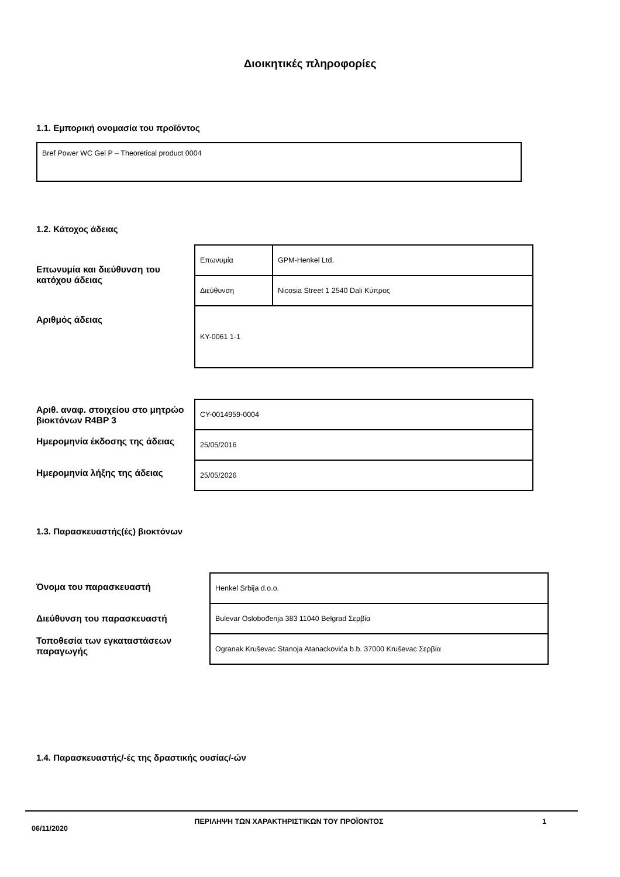Διοικητικές πληροφορίες
1.1. Εμπορική ονομασία του προϊόντος
Bref Power WC Gel P – Theoretical product 0004
1.2. Κάτοχος άδειας
Επωνυμία και διεύθυνση του κατόχου άδειας
Αριθμός άδειας
| Επωνυμία | GPM-Henkel Ltd. |
| Διεύθυνση | Nicosia Street 1 2540 Dali Κύπρος |
| KY-0061 1-1 | |
Αριθ. αναφ. στοιχείου στο μητρώο βιοκτόνων R4BP 3
Ημερομηνία έκδοσης της άδειας
Ημερομηνία λήξης της άδειας
| CY-0014959-0004 |
| 25/05/2016 |
| 25/05/2026 |
1.3. Παρασκευαστής(ές) βιοκτόνων
Όνομα του παρασκευαστή
Διεύθυνση του παρασκευαστή
Τοποθεσία των εγκαταστάσεων παραγωγής
| Henkel Srbija d.o.o. |
| Bulevar Oslobođenja 383 11040 Belgrad Σερβία |
| Ogranak Kruševac Stanoja Atanackovića b.b. 37000 Kruševac Σερβία |
1.4. Παρασκευαστής/-ές της δραστικής ουσίας/-ών
06/11/2020
ΠΕΡΙΛΗΨΗ ΤΩΝ ΧΑΡΑΚΤΗΡΙΣΤΙΚΩΝ ΤΟΥ ΠΡΟΪΟΝΤΟΣ 1